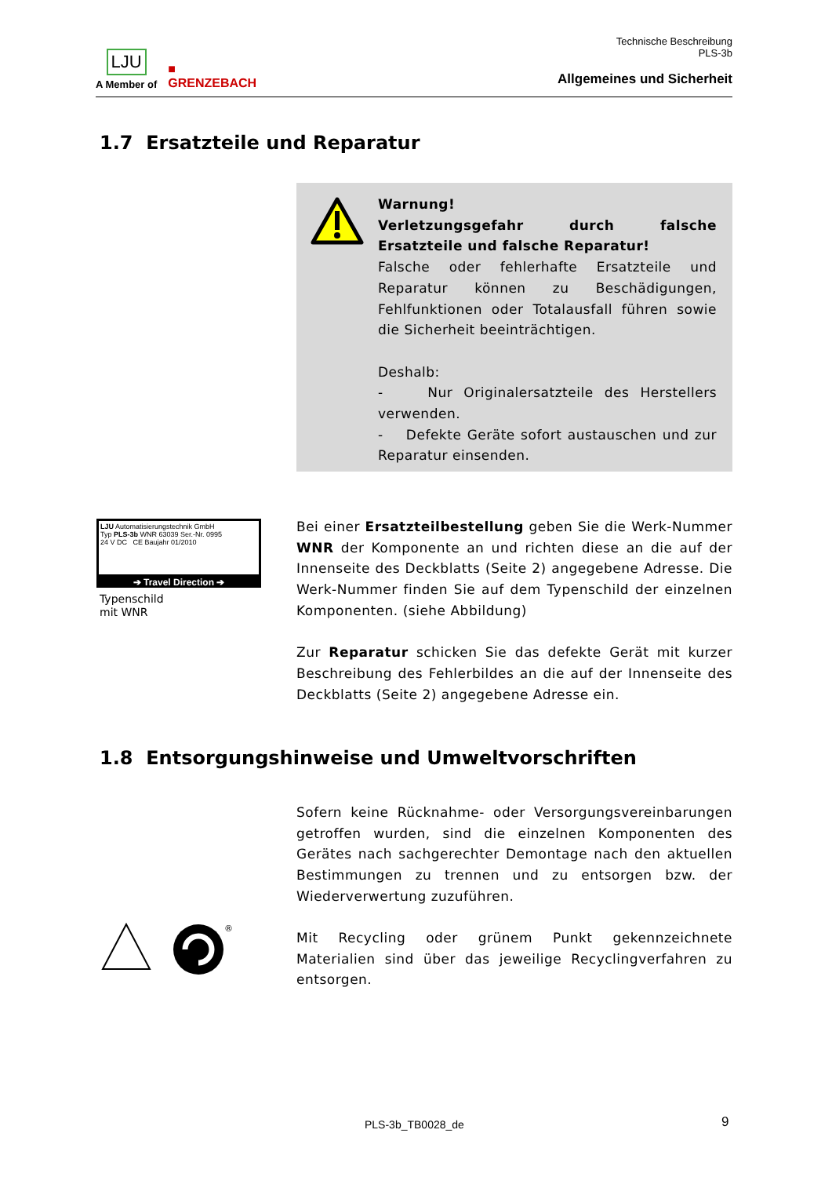LJU
A Member of
■
GRENZEBACH
Technische Beschreibung
PLS-3b
Allgemeines und Sicherheit
1.7 Ersatzteile und Reparatur
Warnung!
Verletzungsgefahr durch falsche Ersatzteile und falsche Reparatur!
Falsche oder fehlerhafte Ersatzteile und Reparatur können zu Beschädigungen, Fehlfunktionen oder Totalausfall führen sowie die Sicherheit beeinträchtigen.
Deshalb:
- Nur Originalersatzteile des Herstellers verwenden.
- Defekte Geräte sofort austauschen und zur Reparatur einsenden.
LJU Automatisierungstechnik GmbH
Typ PLS-3b WNR 63039 Ser.-Nr. 0995
24 V DC CE Baujahr 01/2010
➔ Travel Direction ➔
Typenschild
mit WNR
Bei einer Ersatzteilbestellung geben Sie die Werk-Nummer WNR der Komponente an und richten diese an die auf der Innenseite des Deckblatts (Seite 2) angegebene Adresse. Die Werk-Nummer finden Sie auf dem Typenschild der einzelnen Komponenten. (siehe Abbildung)
Zur Reparatur schicken Sie das defekte Gerät mit kurzer Beschreibung des Fehlerbildes an die auf der Innenseite des Deckblatts (Seite 2) angegebene Adresse ein.
1.8 Entsorgungshinweise und Umweltvorschriften
Sofern keine Rücknahme- oder Versorgungsvereinbarungen getroffen wurden, sind die einzelnen Komponenten des Gerätes nach sachgerechter Demontage nach den aktuellen Bestimmungen zu trennen und zu entsorgen bzw. der Wiederverwertung zuzuführen.
®
Mit Recycling oder grünem Punkt gekennzeichnete Materialien sind über das jeweilige Recyclingverfahren zu entsorgen.
PLS-3b_TB0028_de 9